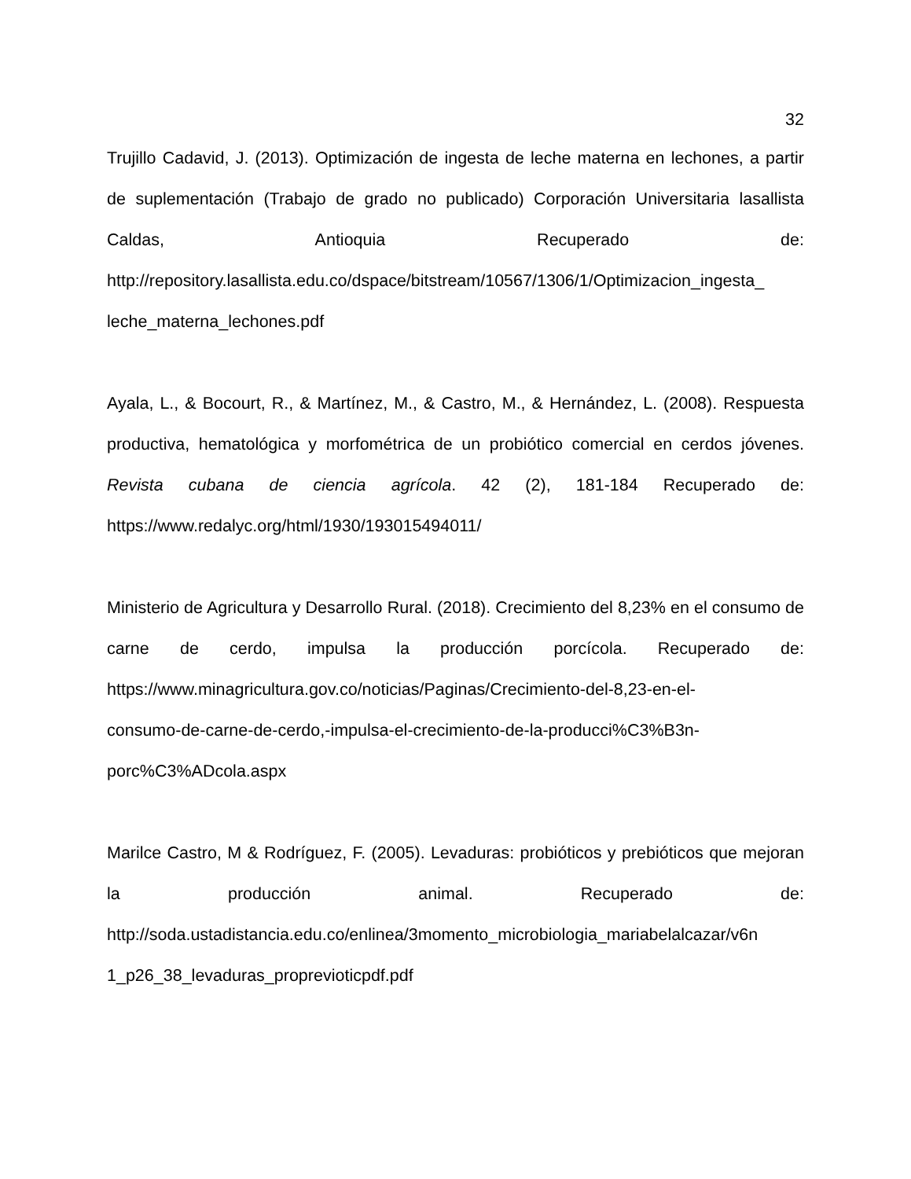32
Trujillo Cadavid, J. (2013). Optimización de ingesta de leche materna en lechones, a partir de suplementación (Trabajo de grado no publicado) Corporación Universitaria lasallista Caldas, Antioquia Recuperado de: http://repository.lasallista.edu.co/dspace/bitstream/10567/1306/1/Optimizacion_ingesta_ leche_materna_lechones.pdf
Ayala, L., & Bocourt, R., & Martínez, M., & Castro, M., & Hernández, L. (2008). Respuesta productiva, hematológica y morfométrica de un probiótico comercial en cerdos jóvenes. Revista cubana de ciencia agrícola. 42 (2), 181-184 Recuperado de: https://www.redalyc.org/html/1930/193015494011/
Ministerio de Agricultura y Desarrollo Rural. (2018). Crecimiento del 8,23% en el consumo de carne de cerdo, impulsa la producción porcícola. Recuperado de: https://www.minagricultura.gov.co/noticias/Paginas/Crecimiento-del-8,23-en-el-
consumo-de-carne-de-cerdo,-impulsa-el-crecimiento-de-la-producci%C3%B3n-
porc%C3%ADcola.aspx
Marilce Castro, M & Rodríguez, F. (2005). Levaduras: probióticos y prebióticos que mejoran la producción animal. Recuperado de: http://soda.ustadistancia.edu.co/enlinea/3momento_microbiologia_mariabelalcazar/v6n 1_p26_38_levaduras_proprevioticpdf.pdf